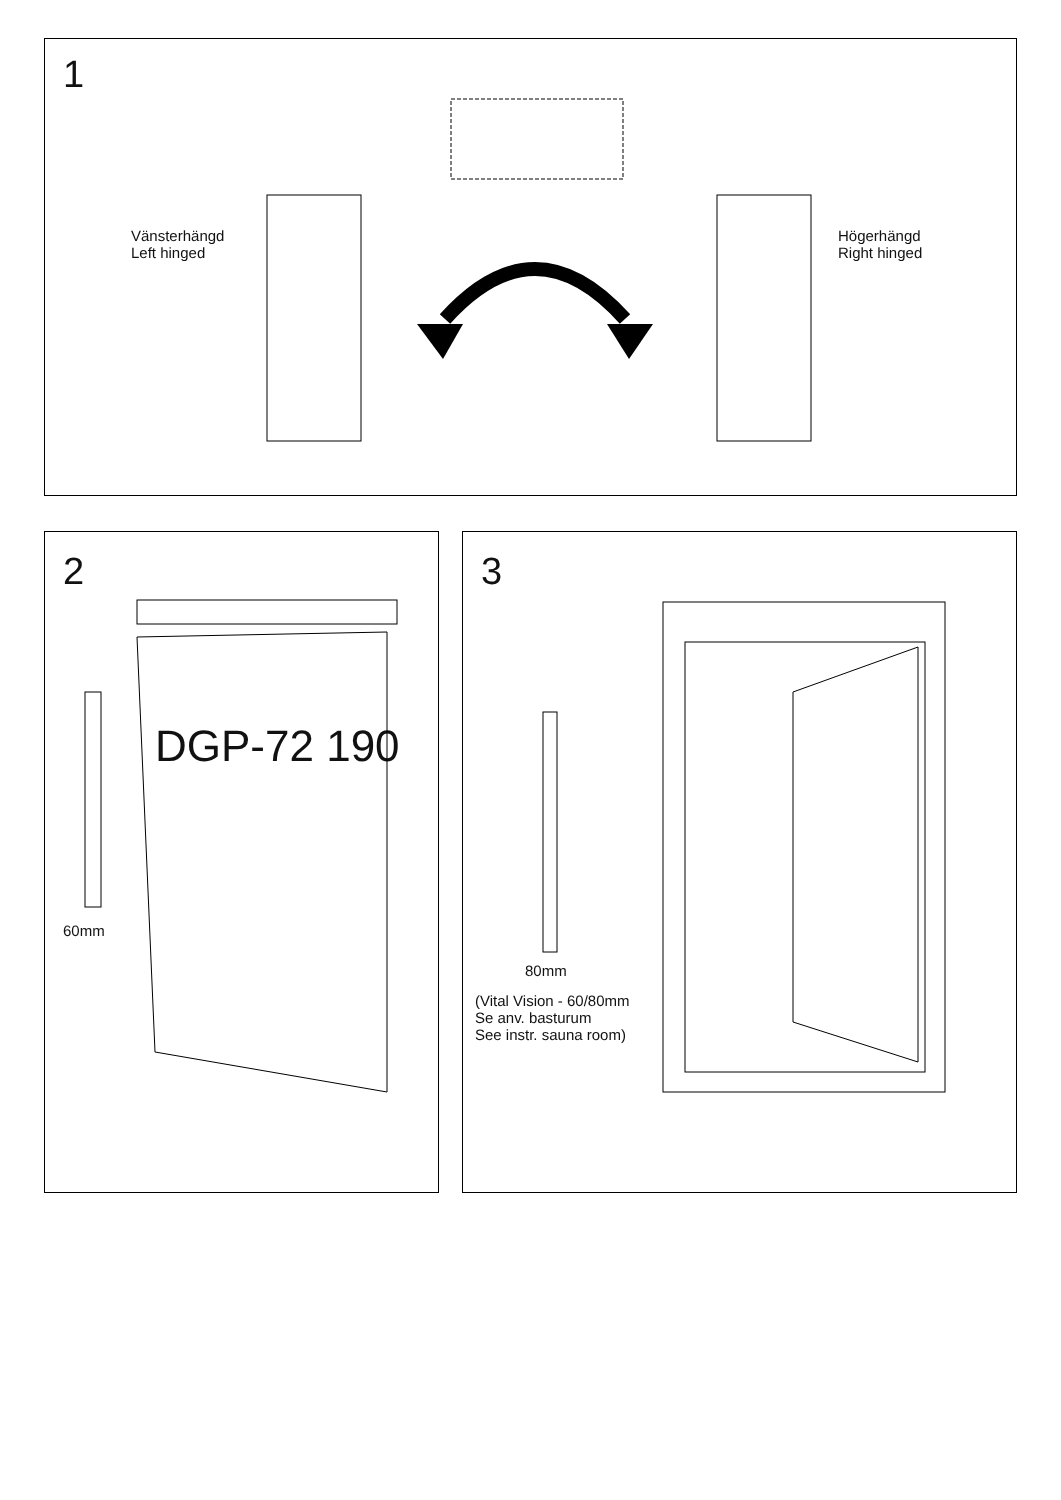1
Vänsterhängd
Left hinged
Högerhängd
Right hinged
2
DGP-72 190
60mm
3
80mm
(Vital Vision - 60/80mm
Se anv. basturum
See instr. sauna room)